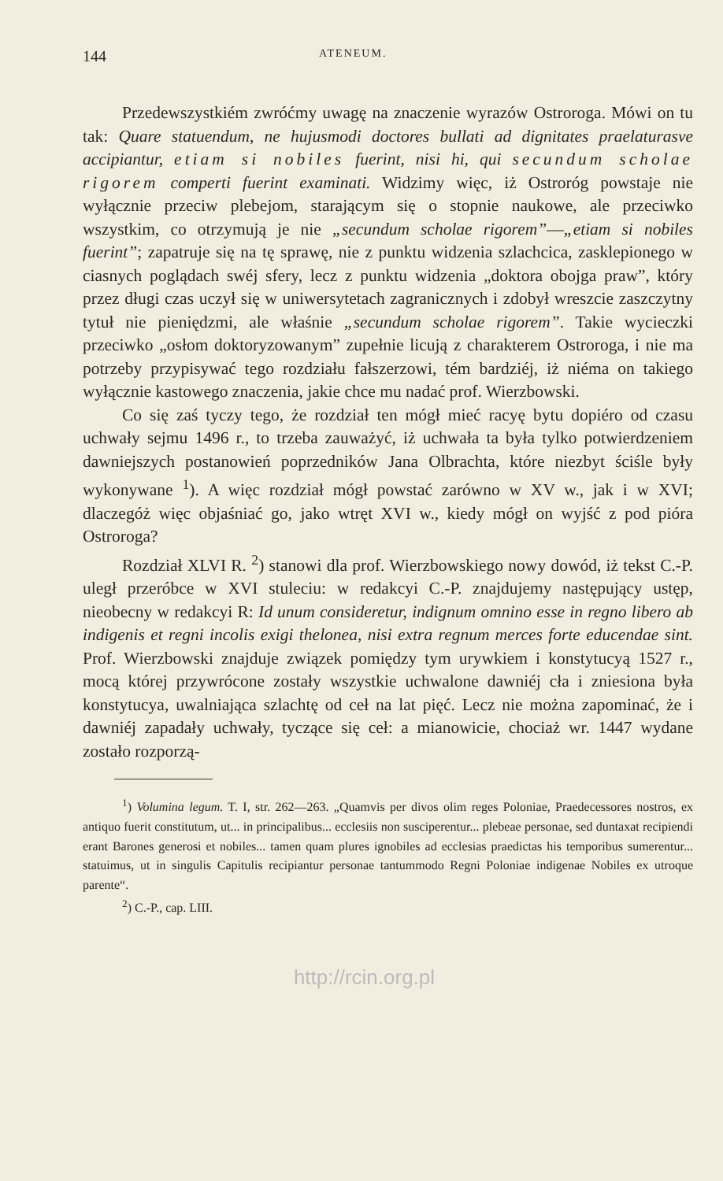144 ATENEUM.
Przedewszystkiém zwróćmy uwagę na znaczenie wyrazów Ostroroga. Mówi on tu tak: Quare statuendum, ne hujusmodi doctores bullati ad dignitates praelaturasve accipiantur, etiam si nobiles fuerint, nisi hi, qui secundum scholae rigorem comperti fuerint examinati. Widzimy więc, iż Ostroróg powstaje nie wyłącznie przeciw plebejom, starającym się o stopnie naukowe, ale przeciwko wszystkim, co otrzymują je nie „secundum scholae rigorem”—„etiam si nobiles fuerint”; zapatruje się na tę sprawę, nie z punktu widzenia szlachcica, zasklepionego w ciasnych poglądach swéj sfery, lecz z punktu widzenia „doktora obojga praw”, który przez długi czas uczył się w uniwersytetach zagranicznych i zdobył wreszcie zaszczytny tytuł nie pieniędzmi, ale właśnie „secundum scholae rigorem”. Takie wycieczki przeciwko „osłom doktoryzowanym” zupełnie licują z charakterem Ostroroga, i nie ma potrzeby przypisywać tego rozdziału fałszerzowi, tém bardziéj, iż niéma on takiego wyłącznie kastowego znaczenia, jakie chce mu nadać prof. Wierzbowski.
Co się zaś tyczy tego, że rozdział ten mógł mieć racyę bytu dopiéro od czasu uchwały sejmu 1496 r., to trzeba zauważyć, iż uchwała ta była tylko potwierdzeniem dawniejszych postanowień poprzedników Jana Olbrachta, które niezbyt ściśle były wykonywane <sup>1</sup>). A więc rozdział mógł powstać zarówno w XV w., jak i w XVI; dlaczegóż więc objaśniać go, jako wtręt XVI w., kiedy mógł on wyjść z pod pióra Ostroroga?
Rozdział XLVI R. <sup>2</sup>) stanowi dla prof. Wierzbowskiego nowy dowód, iż tekst C.-P. uległ przeróbce w XVI stuleciu: w redakcyi C.-P. znajdujemy następujący ustęp, nieobecny w redakcyi R: Id unum consideretur, indignum omnino esse in regno libero ab indigenis et regni incolis exigi thelonea, nisi extra regnum merces forte educendae sint. Prof. Wierzbowski znajduje związek pomiędzy tym urywkiem i konstytucyą 1527 r., mocą której przywrócone zostały wszystkie uchwalone dawniéj cła i zniesiona była konstytucya, uwalniająca szlachtę od ceł na lat pięć. Lecz nie można zapominać, że i dawniéj zapadały uchwały, tyczące się ceł: a mianowicie, chociaż wr. 1447 wydane zostało rozporzą-
<sup>1</sup>) Volumina legum. T. I, str. 262—263. „Quamvis per divos olim reges Poloniae, Praedecessores nostros, ex antiquo fuerit constitutum, ut... in principalibus... ecclesiis non susciperentur... plebeae personae, sed duntaxat recipiendi erant Barones generosi et nobiles... tamen quam plures ignobiles ad ecclesias praedictas his temporibus sumerentur... statuimus, ut in singulis Capitulis recipiantur personae tantummodo Regni Poloniae indigenae Nobiles ex utroque parente“.
<sup>2</sup>) C.-P., cap. LIII.
http://rcin.org.pl